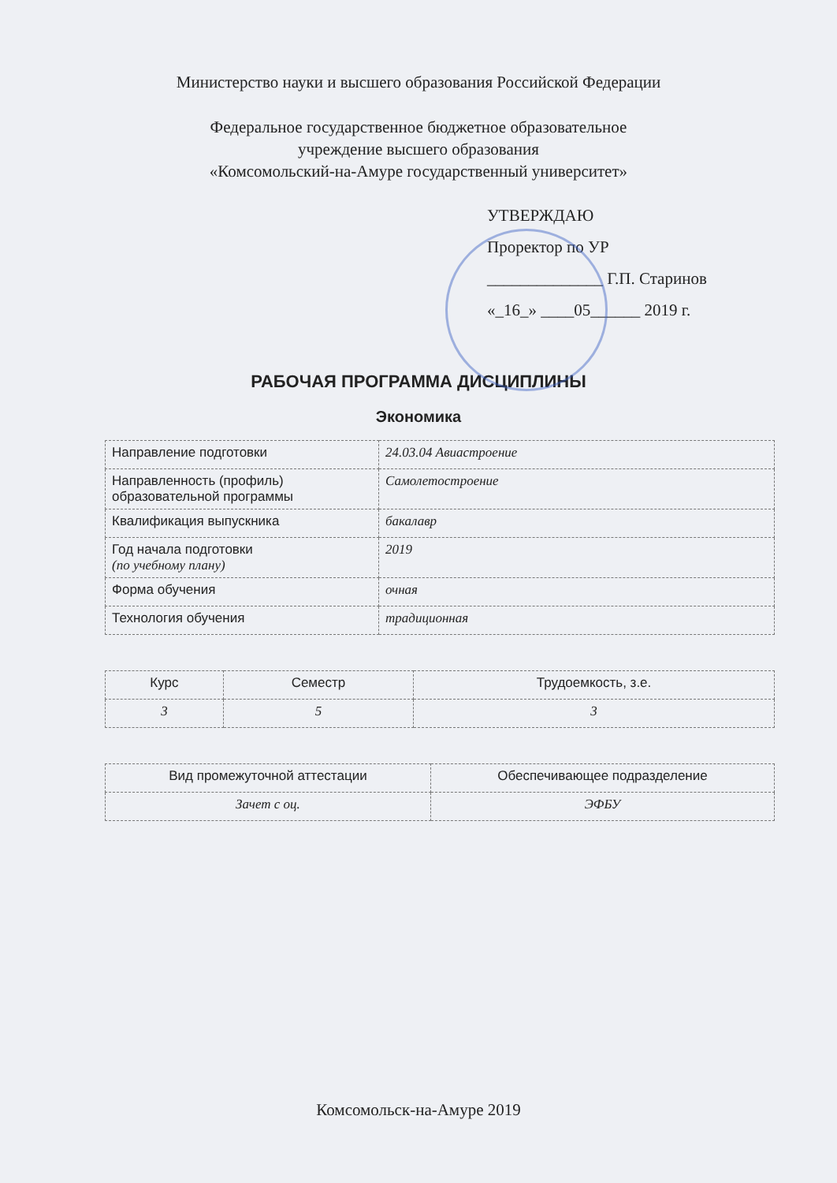Министерство науки и высшего образования Российской Федерации
Федеральное государственное бюджетное образовательное
учреждение высшего образования
«Комсомольский-на-Амуре государственный университет»
УТВЕРЖДАЮ
Проректор по УР
______________ Г.П. Старинов
«_16_» ____05______ 2019 г.
РАБОЧАЯ ПРОГРАММА ДИСЦИПЛИНЫ
Экономика
| Направление подготовки | 24.03.04 Авиастроение |
| Направленность (профиль) образовательной программы | Самолетостроение |
| Квалификация выпускника | бакалавр |
| Год начала подготовки (по учебному плану) | 2019 |
| Форма обучения | очная |
| Технология обучения | традиционная |
| Курс | Семестр | Трудоемкость, з.е. |
| --- | --- | --- |
| 3 | 5 | 3 |
| Вид промежуточной аттестации | Обеспечивающее подразделение |
| --- | --- |
| Зачет с оц. | ЭФБУ |
Комсомольск-на-Амуре 2019